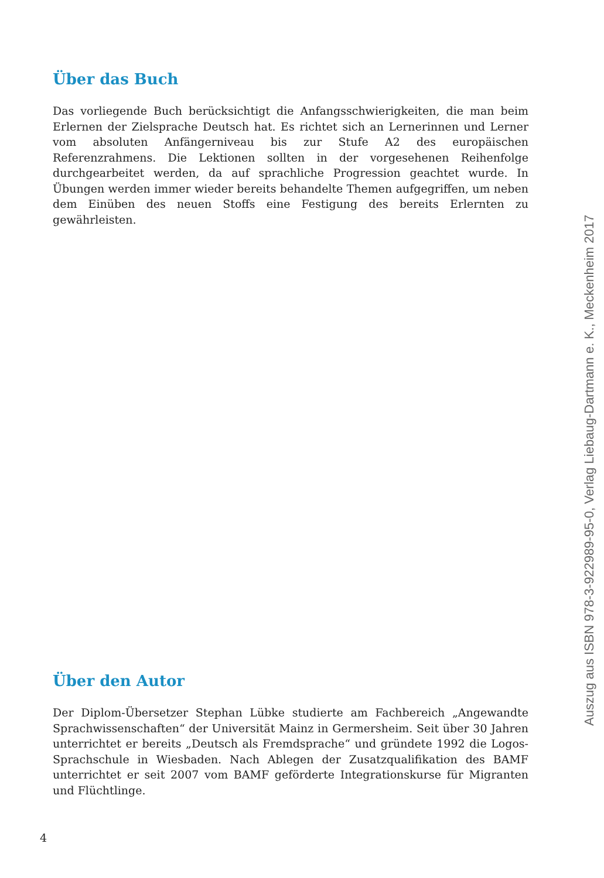Über das Buch
Das vorliegende Buch berücksichtigt die Anfangsschwierigkeiten, die man beim Erlernen der Zielsprache Deutsch hat. Es richtet sich an Lernerinnen und Lerner vom absoluten Anfängerniveau bis zur Stufe A2 des europäischen Referenzrahmens. Die Lektionen sollten in der vorgesehenen Reihenfolge durchgearbeitet werden, da auf sprachliche Progression geachtet wurde. In Übungen werden immer wieder bereits behandelte Themen aufgegriffen, um neben dem Einüben des neuen Stoffs eine Festigung des bereits Erlernten zu gewährleisten.
Über den Autor
Der Diplom-Übersetzer Stephan Lübke studierte am Fachbereich „Angewandte Sprachwissenschaften“ der Universität Mainz in Germersheim. Seit über 30 Jahren unterrichtet er bereits „Deutsch als Fremdsprache“ und gründete 1992 die Logos-Sprachschule in Wiesbaden. Nach Ablegen der Zusatzqualifikation des BAMF unterrichtet er seit 2007 vom BAMF geförderte Integrationskurse für Migranten und Flüchtlinge.
4
Auszug aus ISBN 978-3-922989-95-0, Verlag Liebaug-Dartmann e. K., Meckenheim 2017